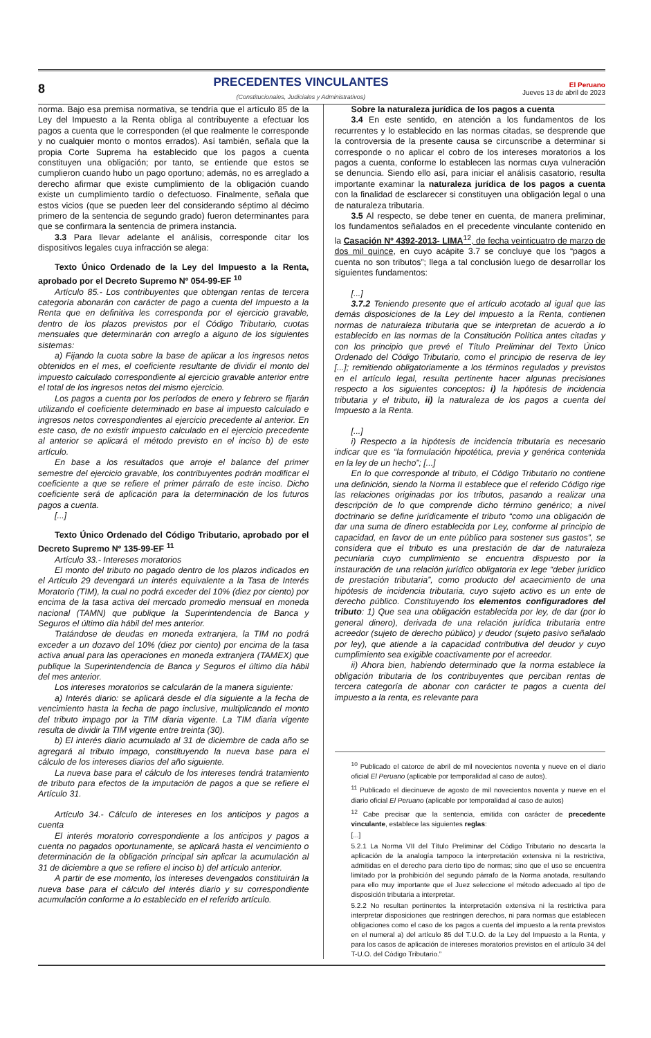8
PRECEDENTES VINCULANTES
(Constitucionales, Judiciales y Administrativos)
El Peruano
Jueves 13 de abril de 2023
norma. Bajo esa premisa normativa, se tendría que el artículo 85 de la Ley del Impuesto a la Renta obliga al contribuyente a efectuar los pagos a cuenta que le corresponden (el que realmente le corresponde y no cualquier monto o montos errados). Así también, señala que la propia Corte Suprema ha establecido que los pagos a cuenta constituyen una obligación; por tanto, se entiende que estos se cumplieron cuando hubo un pago oportuno; además, no es arreglado a derecho afirmar que existe cumplimiento de la obligación cuando existe un cumplimiento tardío o defectuoso. Finalmente, señala que estos vicios (que se pueden leer del considerando séptimo al décimo primero de la sentencia de segundo grado) fueron determinantes para que se confirmara la sentencia de primera instancia.
3.3 Para llevar adelante el análisis, corresponde citar los dispositivos legales cuya infracción se alega:
Texto Único Ordenado de la Ley del Impuesto a la Renta, aprobado por el Decreto Supremo Nº 054-99-EF <sup>10</sup>
Artículo 85.- Los contribuyentes que obtengan rentas de tercera categoría abonarán con carácter de pago a cuenta del Impuesto a la Renta que en definitiva les corresponda por el ejercicio gravable, dentro de los plazos previstos por el Código Tributario, cuotas mensuales que determinarán con arreglo a alguno de los siguientes sistemas:
a) Fijando la cuota sobre la base de aplicar a los ingresos netos obtenidos en el mes, el coeficiente resultante de dividir el monto del impuesto calculado correspondiente al ejercicio gravable anterior entre el total de los ingresos netos del mismo ejercicio.
Los pagos a cuenta por los períodos de enero y febrero se fijarán utilizando el coeficiente determinado en base al impuesto calculado e ingresos netos correspondientes al ejercicio precedente al anterior. En este caso, de no existir impuesto calculado en el ejercicio precedente al anterior se aplicará el método previsto en el inciso b) de este artículo.
En base a los resultados que arroje el balance del primer semestre del ejercicio gravable, los contribuyentes podrán modificar el coeficiente a que se refiere el primer párrafo de este inciso. Dicho coeficiente será de aplicación para la determinación de los futuros pagos a cuenta.
[...]
Texto Único Ordenado del Código Tributario, aprobado por el Decreto Supremo Nº 135-99-EF <sup>11</sup>
Artículo 33.- Intereses moratorios
El monto del tributo no pagado dentro de los plazos indicados en el Artículo 29 devengará un interés equivalente a la Tasa de Interés Moratorio (TIM), la cual no podrá exceder del 10% (diez por ciento) por encima de la tasa activa del mercado promedio mensual en moneda nacional (TAMN) que publique la Superintendencia de Banca y Seguros el último día hábil del mes anterior.
Tratándose de deudas en moneda extranjera, la TIM no podrá exceder a un dozavo del 10% (diez por ciento) por encima de la tasa activa anual para las operaciones en moneda extranjera (TAMEX) que publique la Superintendencia de Banca y Seguros el último día hábil del mes anterior.
Los intereses moratorios se calcularán de la manera siguiente:
a) Interés diario: se aplicará desde el día siguiente a la fecha de vencimiento hasta la fecha de pago inclusive, multiplicando el monto del tributo impago por la TIM diaria vigente. La TIM diaria vigente resulta de dividir la TIM vigente entre treinta (30).
b) El interés diario acumulado al 31 de diciembre de cada año se agregará al tributo impago, constituyendo la nueva base para el cálculo de los intereses diarios del año siguiente.
La nueva base para el cálculo de los intereses tendrá tratamiento de tributo para efectos de la imputación de pagos a que se refiere el Artículo 31.
Artículo 34.- Cálculo de intereses en los anticipos y pagos a cuenta
El interés moratorio correspondiente a los anticipos y pagos a cuenta no pagados oportunamente, se aplicará hasta el vencimiento o determinación de la obligación principal sin aplicar la acumulación al 31 de diciembre a que se refiere el inciso b) del artículo anterior.
A partir de ese momento, los intereses devengados constituirán la nueva base para el cálculo del interés diario y su correspondiente acumulación conforme a lo establecido en el referido artículo.
Sobre la naturaleza jurídica de los pagos a cuenta
3.4 En este sentido, en atención a los fundamentos de los recurrentes y lo establecido en las normas citadas, se desprende que la controversia de la presente causa se circunscribe a determinar si corresponde o no aplicar el cobro de los intereses moratorios a los pagos a cuenta, conforme lo establecen las normas cuya vulneración se denuncia. Siendo ello así, para iniciar el análisis casatorio, resulta importante examinar la naturaleza jurídica de los pagos a cuenta con la finalidad de esclarecer si constituyen una obligación legal o una de naturaleza tributaria.
3.5 Al respecto, se debe tener en cuenta, de manera preliminar, los fundamentos señalados en el precedente vinculante contenido en la Casación Nº 4392-2013- LIMA<sup>12</sup>, de fecha veinticuatro de marzo de dos mil quince, en cuyo acápite 3.7 se concluye que los “pagos a cuenta no son tributos”; llega a tal conclusión luego de desarrollar los siguientes fundamentos:
[...]
3.7.2 Teniendo presente que el artículo acotado al igual que las demás disposiciones de la Ley del impuesto a la Renta, contienen normas de naturaleza tributaria que se interpretan de acuerdo a lo establecido en las normas de la Constitución Política antes citadas y con los principio que prevé el Título Preliminar del Texto Único Ordenado del Código Tributario, como el principio de reserva de ley [...]; remitiendo obligatoriamente a los términos regulados y previstos en el artículo legal, resulta pertinente hacer algunas precisiones respecto a los siguientes conceptos: i) la hipótesis de incidencia tributaria y el tributo, ii) la naturaleza de los pagos a cuenta del Impuesto a la Renta.
[...]
i) Respecto a la hipótesis de incidencia tributaria es necesario indicar que es “la formulación hipotética, previa y genérica contenida en la ley de un hecho”; [...]
En lo que corresponde al tributo, el Código Tributario no contiene una definición, siendo la Norma II establece que el referido Código rige las relaciones originadas por los tributos, pasando a realizar una descripción de lo que comprende dicho término genérico; a nivel doctrinario se define jurídicamente el tributo “como una obligación de dar una suma de dinero establecida por Ley, conforme al principio de capacidad, en favor de un ente público para sostener sus gastos”, se considera que el tributo es una prestación de dar de naturaleza pecuniaria cuyo cumplimiento se encuentra dispuesto por la instauración de una relación jurídico obligatoria ex lege “deber jurídico de prestación tributaria”, como producto del acaecimiento de una hipótesis de incidencia tributaria, cuyo sujeto activo es un ente de derecho público. Constituyendo los elementos configuradores del tributo: 1) Que sea una obligación establecida por ley, de dar (por lo general dinero), derivada de una relación jurídica tributaria entre acreedor (sujeto de derecho público) y deudor (sujeto pasivo señalado por ley), que atiende a la capacidad contributiva del deudor y cuyo cumplimiento sea exigible coactivamente por el acreedor.
ii) Ahora bien, habiendo determinado que la norma establece la obligación tributaria de los contribuyentes que perciban rentas de tercera categoría de abonar con carácter te pagos a cuenta del impuesto a la renta, es relevante para
<sup>10</sup> Publicado el catorce de abril de mil novecientos noventa y nueve en el diario oficial El Peruano (aplicable por temporalidad al caso de autos).
<sup>11</sup> Publicado el diecinueve de agosto de mil novecientos noventa y nueve en el diario oficial El Peruano (aplicable por temporalidad al caso de autos)
<sup>12</sup> Cabe precisar que la sentencia, emitida con carácter de precedente vinculante, establece las siguientes reglas:
[...]
5.2.1 La Norma VII del Título Preliminar del Código Tributario no descarta la aplicación de la analogía tampoco la interpretación extensiva ni la restrictiva, admitidas en el derecho para cierto tipo de normas; sino que el uso se encuentra limitado por la prohibición del segundo párrafo de la Norma anotada, resultando para ello muy importante que el Juez seleccione el método adecuado al tipo de disposición tributaria a interpretar.
5.2.2 No resultan pertinentes la interpretación extensiva ni la restrictiva para interpretar disposiciones que restringen derechos, ni para normas que establecen obligaciones como el caso de los pagos a cuenta del impuesto a la renta previstos en el numeral a) del artículo 85 del T.U.O. de la Ley del Impuesto a la Renta, y para los casos de aplicación de intereses moratorios previstos en el artículo 34 del T-U.O. del Código Tributario.”